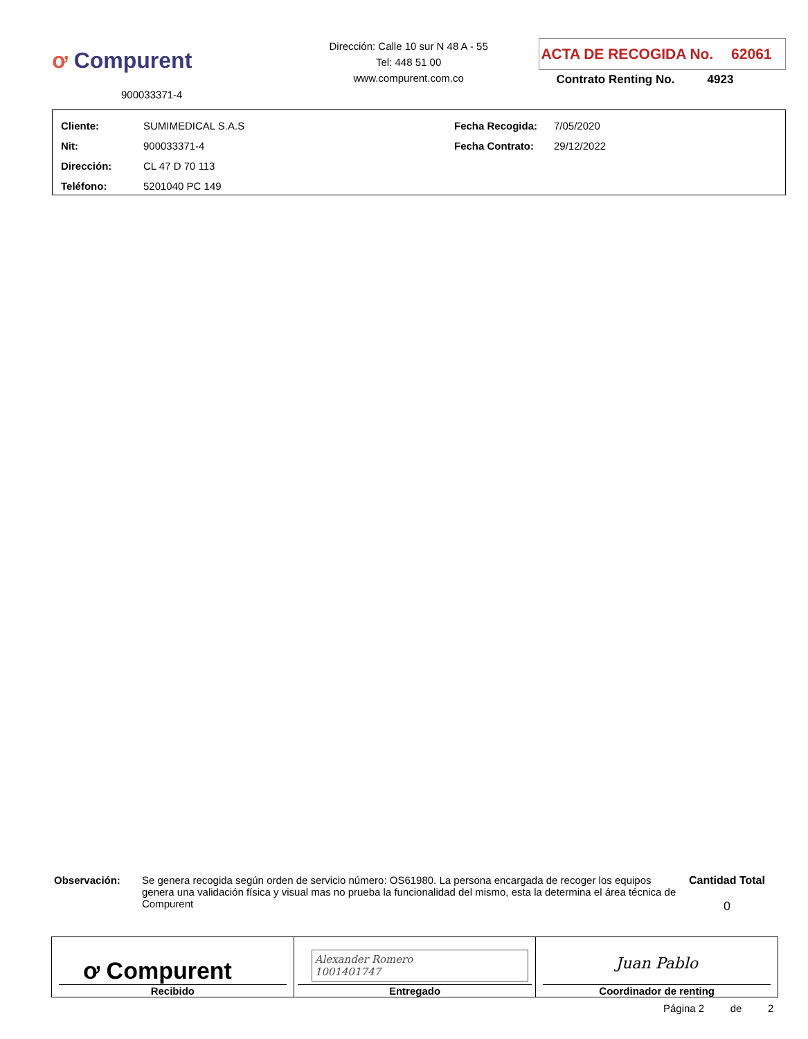ơ Compurent
900033371-4
Dirección: Calle 10 sur N 48 A - 55
Tel: 448 51 00
www.compurent.com.co
ACTA DE RECOGIDA No. 62061
Contrato Renting No. 4923
| Cliente: | SUMIMEDICAL S.A.S | Fecha Recogida: | 7/05/2020 |
| Nit: | 900033371-4 | Fecha Contrato: | 29/12/2022 |
| Dirección: | CL 47 D 70 113 | | |
| Teléfono: | 5201040 PC 149 | | |
Observación: Se genera recogida según orden de servicio número: OS61980. La persona encargada de recoger los equipos genera una validación física y visual mas no prueba la funcionalidad del mismo, esta la determina el área técnica de Compurent
Cantidad Total
0
| ơ Compurent Recibido | Alexander Romero 1001401747 Entregado | Juan Pablo Coordinador de renting |
Página 2 de 2